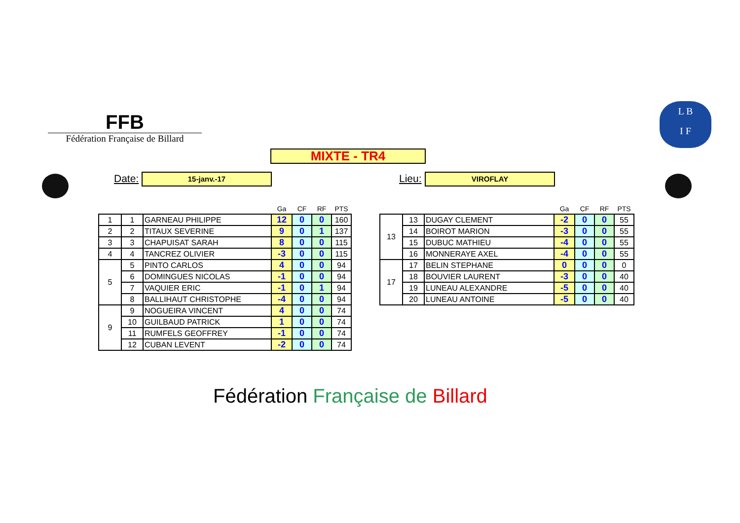FFB
Fédération Française de Billard
L B
I F
MIXTE - TR4
Date: 15-janv.-17 Lieu: VIROFLAY
| | | | Ga | CF | RF | PTS |
| --- | --- | --- | --- | --- | --- | --- |
| 1 | 1 | GARNEAU PHILIPPE | 12 | 0 | 0 | 160 |
| 2 | 2 | TITAUX SEVERINE | 9 | 0 | 1 | 137 |
| 3 | 3 | CHAPUISAT SARAH | 8 | 0 | 0 | 115 |
| 4 | 4 | TANCREZ OLIVIER | -3 | 0 | 0 | 115 |
| 5 | 5 | PINTO CARLOS | 4 | 0 | 0 | 94 |
| | 6 | DOMINGUES NICOLAS | -1 | 0 | 0 | 94 |
| | 7 | VAQUIER ERIC | -1 | 0 | 1 | 94 |
| | 8 | BALLIHAUT CHRISTOPHE | -4 | 0 | 0 | 94 |
| 9 | 9 | NOGUEIRA VINCENT | 4 | 0 | 0 | 74 |
| | 10 | GUILBAUD PATRICK | 1 | 0 | 0 | 74 |
| | 11 | RUMFELS GEOFFREY | -1 | 0 | 0 | 74 |
| | 12 | CUBAN LEVENT | -2 | 0 | 0 | 74 |
| | | | Ga | CF | RF | PTS |
| --- | --- | --- | --- | --- | --- | --- |
| 13 | 13 | DUGAY CLEMENT | -2 | 0 | 0 | 55 |
| | 14 | BOIROT MARION | -3 | 0 | 0 | 55 |
| | 15 | DUBUC MATHIEU | -4 | 0 | 0 | 55 |
| | 16 | MONNERAYE AXEL | -4 | 0 | 0 | 55 |
| 17 | 17 | BELIN STEPHANE | 0 | 0 | 0 | 0 |
| | 18 | BOUVIER LAURENT | -3 | 0 | 0 | 40 |
| | 19 | LUNEAU ALEXANDRE | -5 | 0 | 0 | 40 |
| | 20 | LUNEAU ANTOINE | -5 | 0 | 0 | 40 |
Fédération Française de Billard